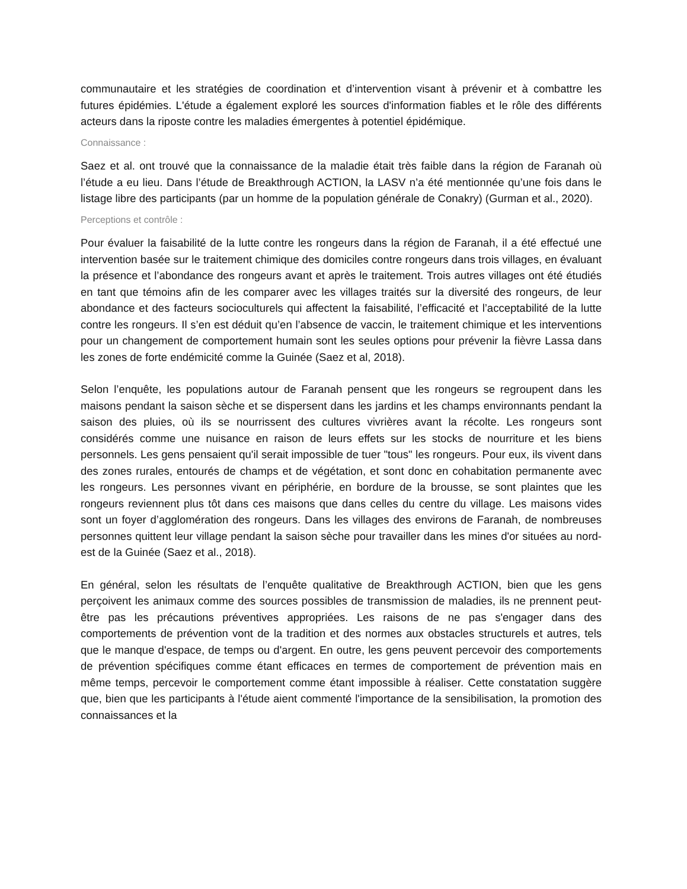communautaire et les stratégies de coordination et d’intervention visant à prévenir et à combattre les futures épidémies. L'étude a également exploré les sources d'information fiables et le rôle des différents acteurs dans la riposte contre les maladies émergentes à potentiel épidémique.
Connaissance :
Saez et al. ont trouvé que la connaissance de la maladie était très faible dans la région de Faranah où l’étude a eu lieu. Dans l’étude de Breakthrough ACTION, la LASV n’a été mentionnée qu’une fois dans le listage libre des participants (par un homme de la population générale de Conakry) (Gurman et al., 2020).
Perceptions et contrôle :
Pour évaluer la faisabilité de la lutte contre les rongeurs dans la région de Faranah, il a été effectué une intervention basée sur le traitement chimique des domiciles contre rongeurs dans trois villages, en évaluant la présence et l’abondance des rongeurs avant et après le traitement. Trois autres villages ont été étudiés en tant que témoins afin de les comparer avec les villages traités sur la diversité des rongeurs, de leur abondance et des facteurs socioculturels qui affectent la faisabilité, l’efficacité et l’acceptabilité de la lutte contre les rongeurs. Il s’en est déduit qu’en l’absence de vaccin, le traitement chimique et les interventions pour un changement de comportement humain sont les seules options pour prévenir la fièvre Lassa dans les zones de forte endémicité comme la Guinée (Saez et al, 2018).
Selon l’enquête, les populations autour de Faranah pensent que les rongeurs se regroupent dans les maisons pendant la saison sèche et se dispersent dans les jardins et les champs environnants pendant la saison des pluies, où ils se nourrissent des cultures vivrières avant la récolte. Les rongeurs sont considérés comme une nuisance en raison de leurs effets sur les stocks de nourriture et les biens personnels. Les gens pensaient qu'il serait impossible de tuer "tous" les rongeurs. Pour eux, ils vivent dans des zones rurales, entourés de champs et de végétation, et sont donc en cohabitation permanente avec les rongeurs. Les personnes vivant en périphérie, en bordure de la brousse, se sont plaintes que les rongeurs reviennent plus tôt dans ces maisons que dans celles du centre du village. Les maisons vides sont un foyer d’agglomération des rongeurs. Dans les villages des environs de Faranah, de nombreuses personnes quittent leur village pendant la saison sèche pour travailler dans les mines d'or situées au nord-est de la Guinée (Saez et al., 2018).
En général, selon les résultats de l’enquête qualitative de Breakthrough ACTION, bien que les gens perçoivent les animaux comme des sources possibles de transmission de maladies, ils ne prennent peut-être pas les précautions préventives appropriées. Les raisons de ne pas s'engager dans des comportements de prévention vont de la tradition et des normes aux obstacles structurels et autres, tels que le manque d'espace, de temps ou d'argent. En outre, les gens peuvent percevoir des comportements de prévention spécifiques comme étant efficaces en termes de comportement de prévention mais en même temps, percevoir le comportement comme étant impossible à réaliser. Cette constatation suggère que, bien que les participants à l'étude aient commenté l'importance de la sensibilisation, la promotion des connaissances et la